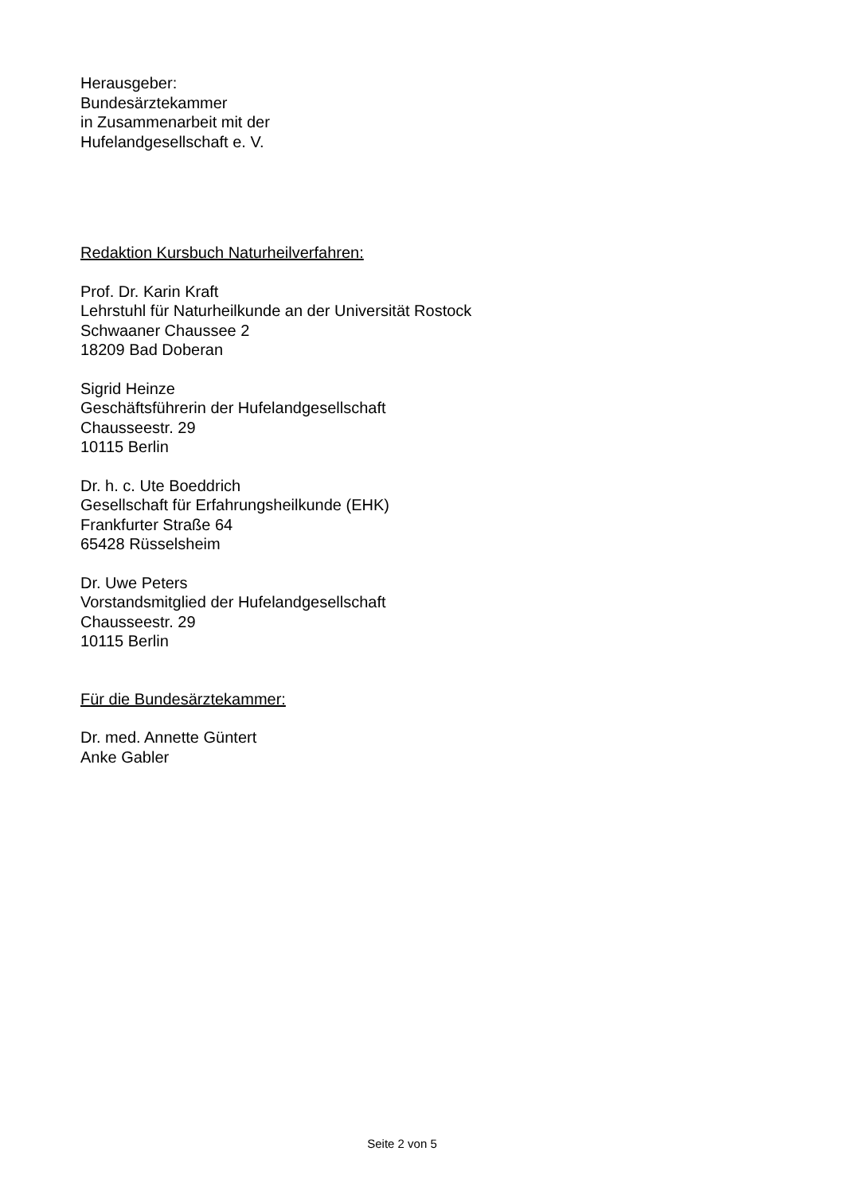Herausgeber:
Bundesärztekammer
in Zusammenarbeit mit der
Hufelandgesellschaft e. V.
Redaktion Kursbuch Naturheilverfahren:
Prof. Dr. Karin Kraft
Lehrstuhl für Naturheilkunde an der Universität Rostock
Schwaaner Chaussee 2
18209 Bad Doberan
Sigrid Heinze
Geschäftsführerin der Hufelandgesellschaft
Chausseestr. 29
10115 Berlin
Dr. h. c. Ute Boeddrich
Gesellschaft für Erfahrungsheilkunde (EHK)
Frankfurter Straße 64
65428 Rüsselsheim
Dr. Uwe Peters
Vorstandsmitglied der Hufelandgesellschaft
Chausseestr. 29
10115 Berlin
Für die Bundesärztekammer:
Dr. med. Annette Güntert
Anke Gabler
Seite 2 von 5